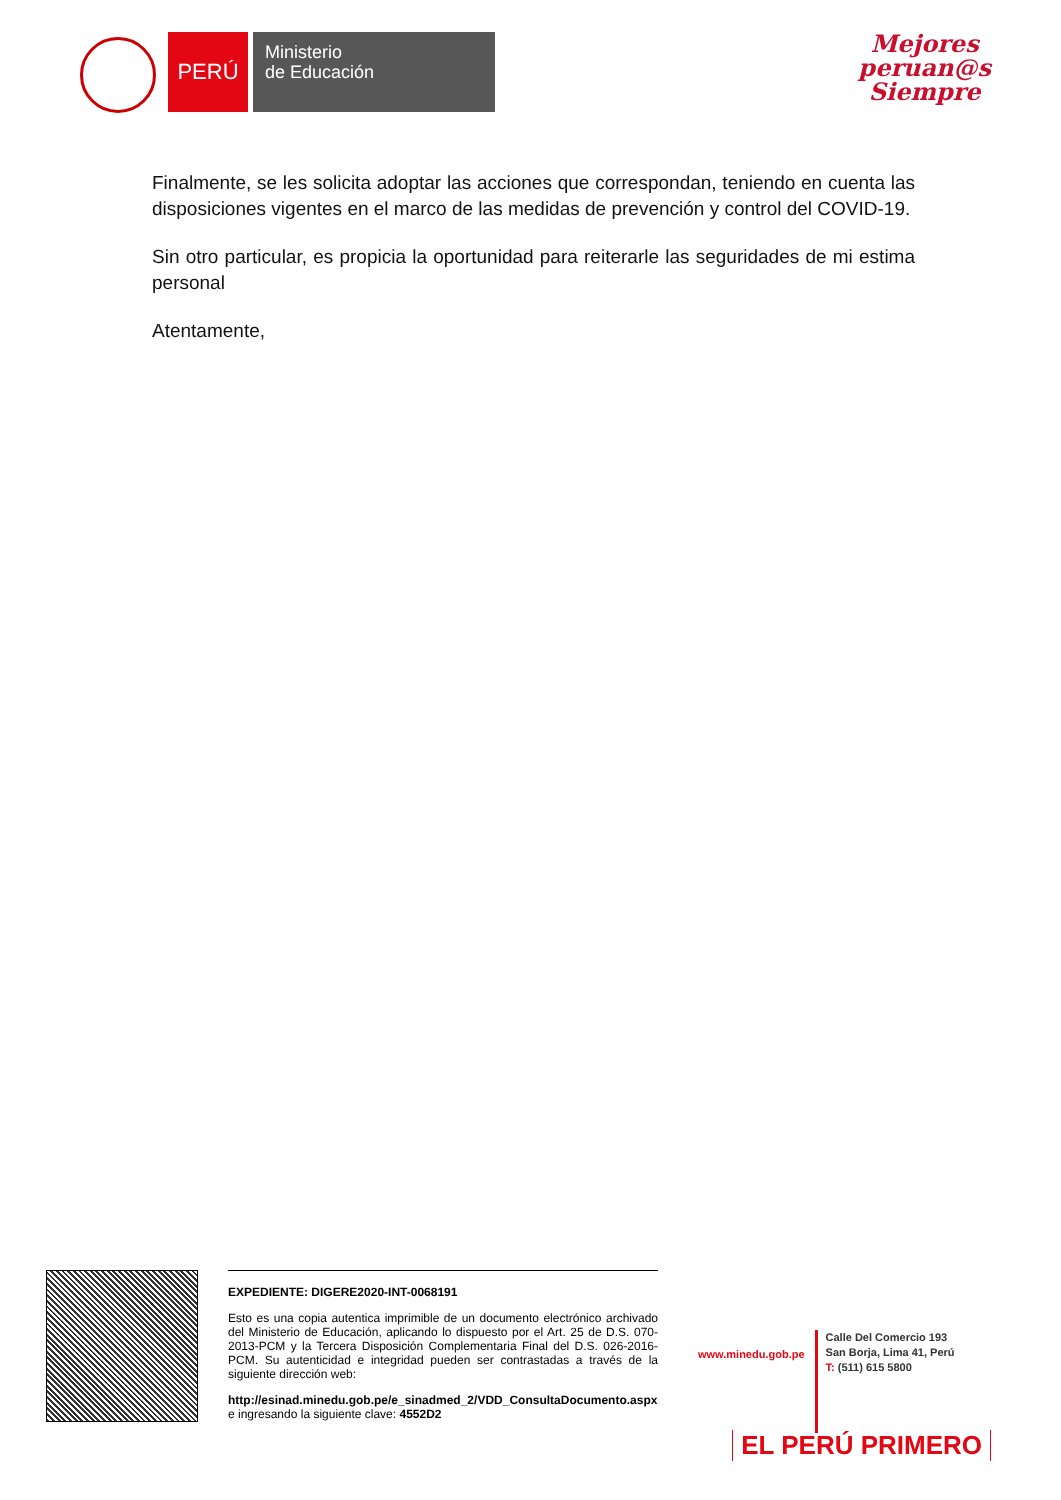PERÚ
Ministerio
de Educación
Mejores
peruan@s
Siempre
Finalmente, se les solicita adoptar las acciones que correspondan, teniendo en cuenta las disposiciones vigentes en el marco de las medidas de prevención y control del COVID-19.
Sin otro particular, es propicia la oportunidad para reiterarle las seguridades de mi estima personal
Atentamente,
EXPEDIENTE: DIGERE2020-INT-0068191
Esto es una copia autentica imprimible de un documento electrónico archivado del Ministerio de Educación, aplicando lo dispuesto por el Art. 25 de D.S. 070-2013-PCM y la Tercera Disposición Complementaria Final del D.S. 026-2016-PCM. Su autenticidad e integridad pueden ser contrastadas a través de la siguiente dirección web:
http://esinad.minedu.gob.pe/e_sinadmed_2/VDD_ConsultaDocumento.aspx e ingresando la siguiente clave: 4552D2
www.minedu.gob.pe
Calle Del Comercio 193
San Borja, Lima 41, Perú
T: (511) 615 5800
EL PERÚ PRIMERO